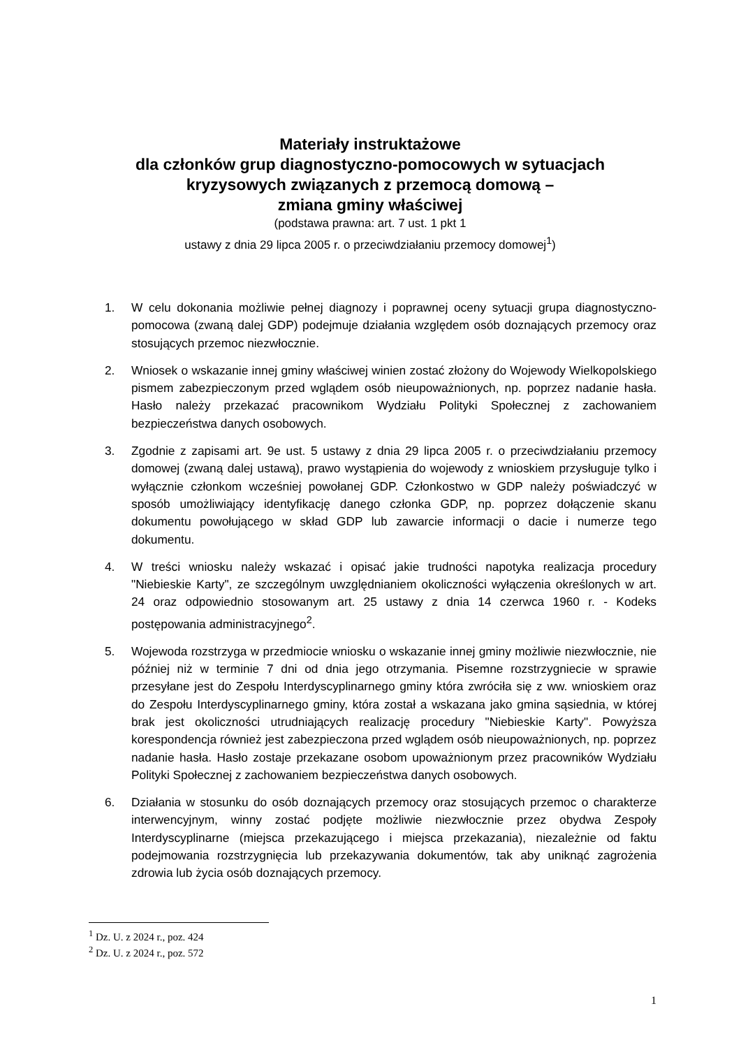Materiały instruktażowe
dla członków grup diagnostyczno-pomocowych w sytuacjach kryzysowych związanych z przemocą domową –
zmiana gminy właściwej
(podstawa prawna: art. 7 ust. 1 pkt 1
ustawy z dnia 29 lipca 2005 r. o przeciwdziałaniu przemocy domowej<sup>1</sup>)
1. W celu dokonania możliwie pełnej diagnozy i poprawnej oceny sytuacji grupa diagnostyczno-pomocowa (zwaną dalej GDP) podejmuje działania względem osób doznających przemocy oraz stosujących przemoc niezwłocznie.
2. Wniosek o wskazanie innej gminy właściwej winien zostać złożony do Wojewody Wielkopolskiego pismem zabezpieczonym przed wglądem osób nieupoważnionych, np. poprzez nadanie hasła. Hasło należy przekazać pracownikom Wydziału Polityki Społecznej z zachowaniem bezpieczeństwa danych osobowych.
3. Zgodnie z zapisami art. 9e ust. 5 ustawy z dnia 29 lipca 2005 r. o przeciwdziałaniu przemocy domowej (zwaną dalej ustawą), prawo wystąpienia do wojewody z wnioskiem przysługuje tylko i wyłącznie członkom wcześniej powołanej GDP. Członkostwo w GDP należy poświadczyć w sposób umożliwiający identyfikację danego członka GDP, np. poprzez dołączenie skanu dokumentu powołującego w skład GDP lub zawarcie informacji o dacie i numerze tego dokumentu.
4. W treści wniosku należy wskazać i opisać jakie trudności napotyka realizacja procedury "Niebieskie Karty", ze szczególnym uwzględnianiem okoliczności wyłączenia określonych w art. 24 oraz odpowiednio stosowanym art. 25 ustawy z dnia 14 czerwca 1960 r. - Kodeks postępowania administracyjnego<sup>2</sup>.
5. Wojewoda rozstrzyga w przedmiocie wniosku o wskazanie innej gminy możliwie niezwłocznie, nie później niż w terminie 7 dni od dnia jego otrzymania. Pisemne rozstrzygniecie w sprawie przesyłane jest do Zespołu Interdyscyplinarnego gminy która zwróciła się z ww. wnioskiem oraz do Zespołu Interdyscyplinarnego gminy, która został a wskazana jako gmina sąsiednia, w której brak jest okoliczności utrudniających realizację procedury "Niebieskie Karty". Powyższa korespondencja również jest zabezpieczona przed wglądem osób nieupoważnionych, np. poprzez nadanie hasła. Hasło zostaje przekazane osobom upoważnionym przez pracowników Wydziału Polityki Społecznej z zachowaniem bezpieczeństwa danych osobowych.
6. Działania w stosunku do osób doznających przemocy oraz stosujących przemoc o charakterze interwencyjnym, winny zostać podjęte możliwie niezwłocznie przez obydwa Zespoły Interdyscyplinarne (miejsca przekazującego i miejsca przekazania), niezależnie od faktu podejmowania rozstrzygnięcia lub przekazywania dokumentów, tak aby uniknąć zagrożenia zdrowia lub życia osób doznających przemocy.
<sup>1</sup> Dz. U. z 2024 r., poz. 424
<sup>2</sup> Dz. U. z 2024 r., poz. 572
1